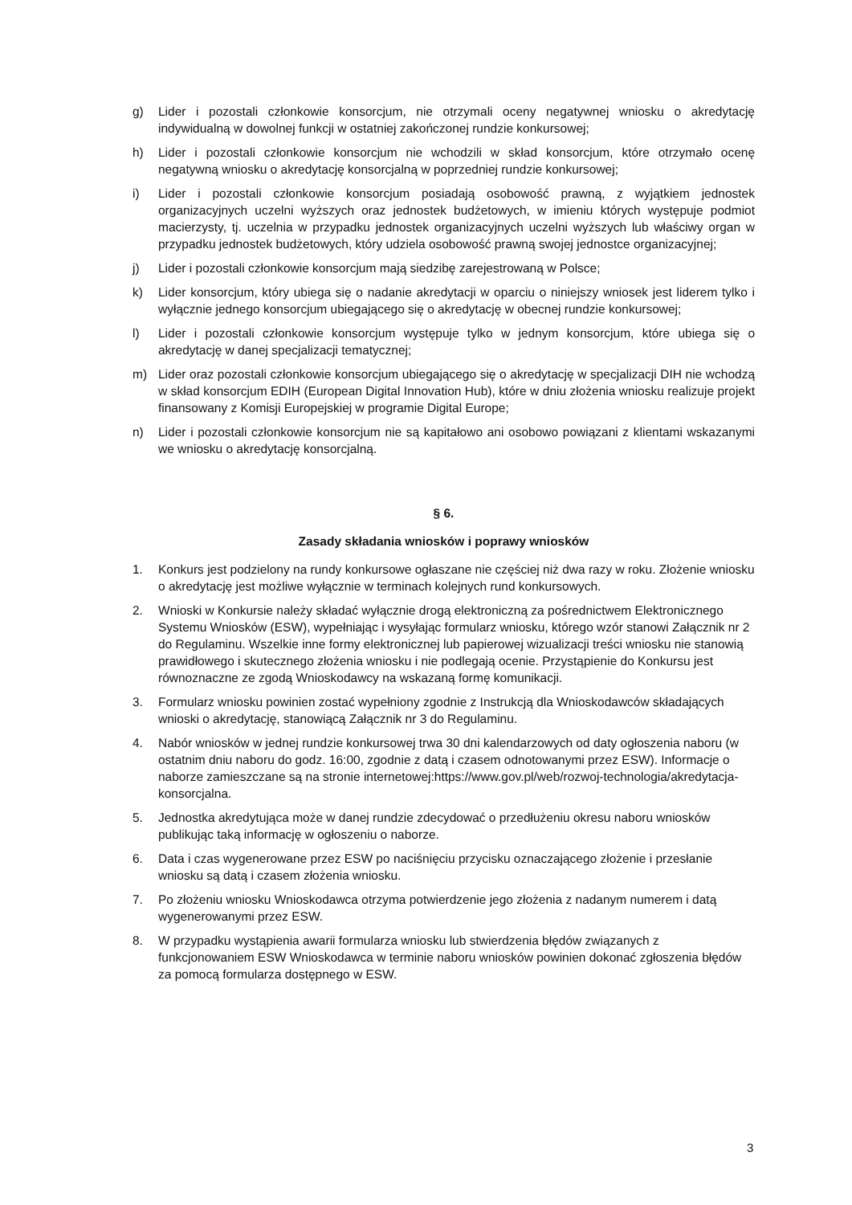g) Lider i pozostali członkowie konsorcjum, nie otrzymali oceny negatywnej wniosku o akredytację indywidualną w dowolnej funkcji w ostatniej zakończonej rundzie konkursowej;
h) Lider i pozostali członkowie konsorcjum nie wchodzili w skład konsorcjum, które otrzymało ocenę negatywną wniosku o akredytację konsorcjalną w poprzedniej rundzie konkursowej;
i) Lider i pozostali członkowie konsorcjum posiadają osobowość prawną, z wyjątkiem jednostek organizacyjnych uczelni wyższych oraz jednostek budżetowych, w imieniu których występuje podmiot macierzysty, tj. uczelnia w przypadku jednostek organizacyjnych uczelni wyższych lub właściwy organ w przypadku jednostek budżetowych, który udziela osobowość prawną swojej jednostce organizacyjnej;
j) Lider i pozostali członkowie konsorcjum mają siedzibę zarejestrowaną w Polsce;
k) Lider konsorcjum, który ubiega się o nadanie akredytacji w oparciu o niniejszy wniosek jest liderem tylko i wyłącznie jednego konsorcjum ubiegającego się o akredytację w obecnej rundzie konkursowej;
l) Lider i pozostali członkowie konsorcjum występuje tylko w jednym konsorcjum, które ubiega się o akredytację w danej specjalizacji tematycznej;
m) Lider oraz pozostali członkowie konsorcjum ubiegającego się o akredytację w specjalizacji DIH nie wchodzą w skład konsorcjum EDIH (European Digital Innovation Hub), które w dniu złożenia wniosku realizuje projekt finansowany z Komisji Europejskiej w programie Digital Europe;
n) Lider i pozostali członkowie konsorcjum nie są kapitałowo ani osobowo powiązani z klientami wskazanymi we wniosku o akredytację konsorcjalną.
§ 6.
Zasady składania wniosków i poprawy wniosków
1. Konkurs jest podzielony na rundy konkursowe ogłaszane nie częściej niż dwa razy w roku. Złożenie wniosku o akredytację jest możliwe wyłącznie w terminach kolejnych rund konkursowych.
2. Wnioski w Konkursie należy składać wyłącznie drogą elektroniczną za pośrednictwem Elektronicznego Systemu Wniosków (ESW), wypełniając i wysyłając formularz wniosku, którego wzór stanowi Załącznik nr 2 do Regulaminu. Wszelkie inne formy elektronicznej lub papierowej wizualizacji treści wniosku nie stanowią prawidłowego i skutecznego złożenia wniosku i nie podlegają ocenie. Przystąpienie do Konkursu jest równoznaczne ze zgodą Wnioskodawcy na wskazaną formę komunikacji.
3. Formularz wniosku powinien zostać wypełniony zgodnie z Instrukcją dla Wnioskodawców składających wnioski o akredytację, stanowiącą Załącznik nr 3 do Regulaminu.
4. Nabór wniosków w jednej rundzie konkursowej trwa 30 dni kalendarzowych od daty ogłoszenia naboru (w ostatnim dniu naboru do godz. 16:00, zgodnie z datą i czasem odnotowanymi przez ESW). Informacje o naborze zamieszczane są na stronie internetowej:https://www.gov.pl/web/rozwoj-technologia/akredytacja-konsorcjalna.
5. Jednostka akredytująca może w danej rundzie zdecydować o przedłużeniu okresu naboru wniosków publikując taką informację w ogłoszeniu o naborze.
6. Data i czas wygenerowane przez ESW po naciśnięciu przycisku oznaczającego złożenie i przesłanie wniosku są datą i czasem złożenia wniosku.
7. Po złożeniu wniosku Wnioskodawca otrzyma potwierdzenie jego złożenia z nadanym numerem i datą wygenerowanymi przez ESW.
8. W przypadku wystąpienia awarii formularza wniosku lub stwierdzenia błędów związanych z funkcjonowaniem ESW Wnioskodawca w terminie naboru wniosków powinien dokonać zgłoszenia błędów za pomocą formularza dostępnego w ESW.
3